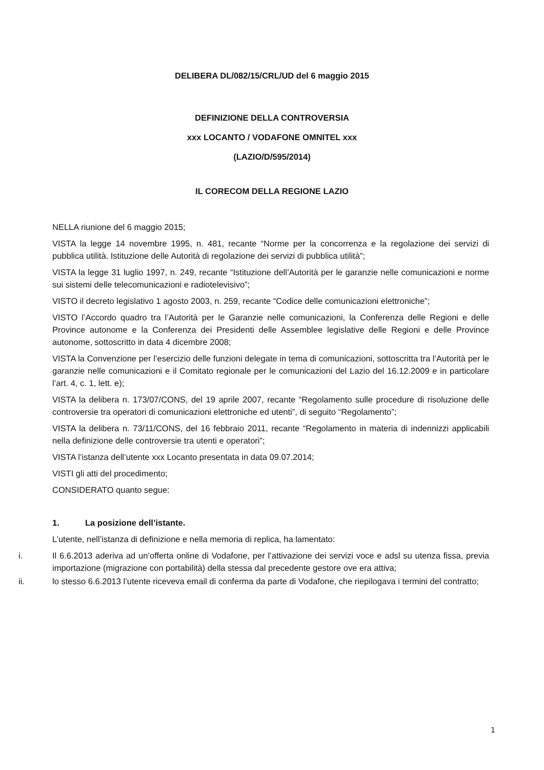DELIBERA DL/082/15/CRL/UD del 6 maggio 2015
DEFINIZIONE DELLA CONTROVERSIA
xxx LOCANTO / VODAFONE OMNITEL xxx
(LAZIO/D/595/2014)
IL CORECOM DELLA REGIONE LAZIO
NELLA riunione del 6 maggio 2015;
VISTA la legge 14 novembre 1995, n. 481, recante “Norme per la concorrenza e la regolazione dei servizi di pubblica utilità. Istituzione delle Autorità di regolazione dei servizi di pubblica utilità”;
VISTA la legge 31 luglio 1997, n. 249, recante “Istituzione dell’Autorità per le garanzie nelle comunicazioni e norme sui sistemi delle telecomunicazioni e radiotelevisivo”;
VISTO il decreto legislativo 1 agosto 2003, n. 259, recante “Codice delle comunicazioni elettroniche”;
VISTO l’Accordo quadro tra l’Autorità per le Garanzie nelle comunicazioni, la Conferenza delle Regioni e delle Province autonome e la Conferenza dei Presidenti delle Assemblee legislative delle Regioni e delle Province autonome, sottoscritto in data 4 dicembre 2008;
VISTA la Convenzione per l’esercizio delle funzioni delegate in tema di comunicazioni, sottoscritta tra l’Autorità per le garanzie nelle comunicazioni e il Comitato regionale per le comunicazioni del Lazio del 16.12.2009 e in particolare l’art. 4, c. 1, lett. e);
VISTA la delibera n. 173/07/CONS, del 19 aprile 2007, recante “Regolamento sulle procedure di risoluzione delle controversie tra operatori di comunicazioni elettroniche ed utenti”, di seguito “Regolamento”;
VISTA la delibera n. 73/11/CONS, del 16 febbraio 2011, recante “Regolamento in materia di indennizzi applicabili nella definizione delle controversie tra utenti e operatori”;
VISTA l’istanza dell’utente xxx Locanto presentata in data 09.07.2014;
VISTI gli atti del procedimento;
CONSIDERATO quanto segue:
1. La posizione dell’istante.
L’utente, nell’istanza di definizione e nella memoria di replica, ha lamentato:
i. Il 6.6.2013 aderiva ad un’offerta online di Vodafone, per l’attivazione dei servizi voce e adsl su utenza fissa, previa importazione (migrazione con portabilità) della stessa dal precedente gestore ove era attiva;
ii. lo stesso 6.6.2013 l’utente riceveva email di conferma da parte di Vodafone, che riepilogava i termini del contratto;
1